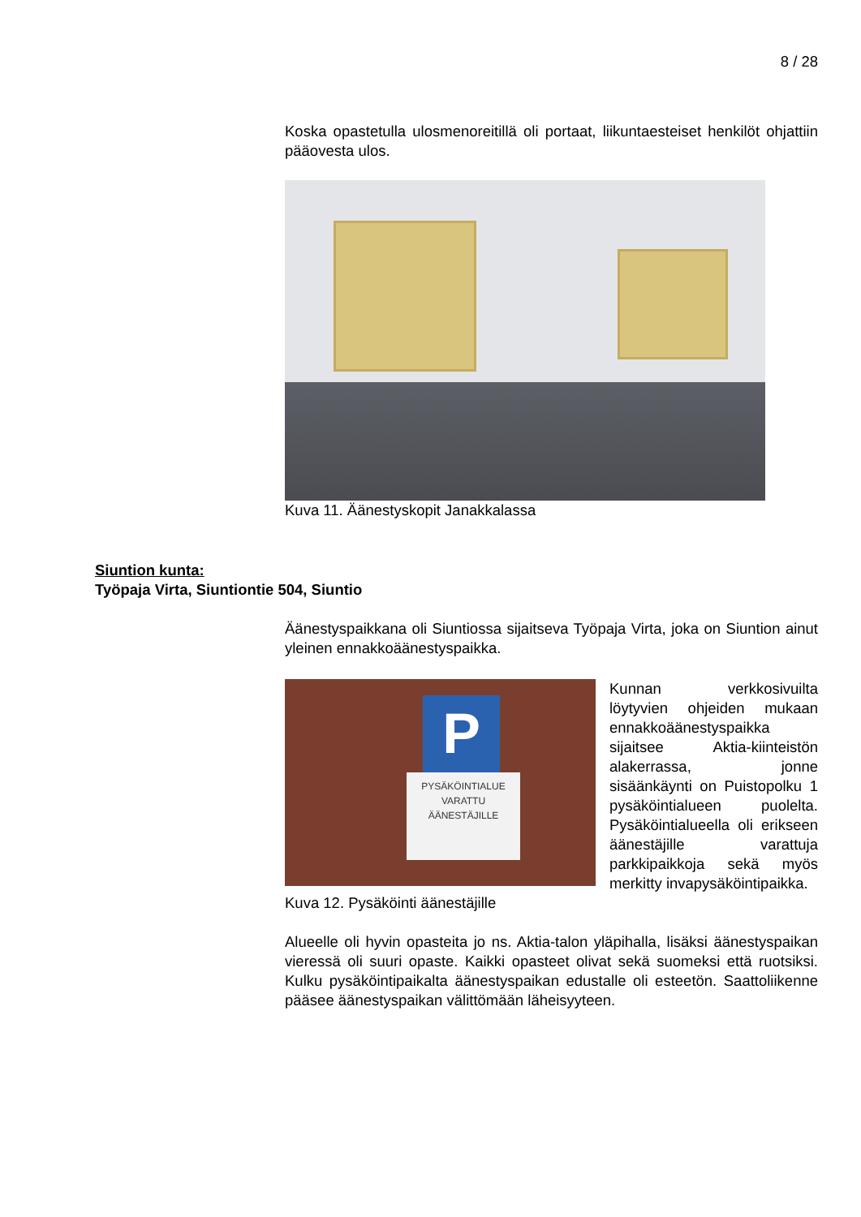8 / 28
Koska opastetulla ulosmenoreitillä oli portaat, liikuntaesteiset henkilöt ohjattiin pääovesta ulos.
Kuva 11. Äänestyskopit Janakkalassa
Siuntion kunta:
Työpaja Virta, Siuntiontie 504, Siuntio
Äänestyspaikkana oli Siuntiossa sijaitseva Työpaja Virta, joka on Siuntion ainut yleinen ennakkoäänestyspaikka.
P
PYSÄKÖINTIALUE VARATTU ÄÄNESTÄJILLE
Kunnan verkkosivuilta löytyvien ohjeiden mukaan ennakkoäänestyspaikka sijaitsee Aktia-kiinteistön alakerrassa, jonne sisäänkäynti on Puistopolku 1 pysäköintialueen puolelta. Pysäköintialueella oli erikseen äänestäjille varattuja parkkipaikkoja sekä myös merkitty invapysäköintipaikka.
Kuva 12. Pysäköinti äänestäjille
Alueelle oli hyvin opasteita jo ns. Aktia-talon yläpihalla, lisäksi äänestyspaikan vieressä oli suuri opaste. Kaikki opasteet olivat sekä suomeksi että ruotsiksi. Kulku pysäköintipaikalta äänestyspaikan edustalle oli esteetön. Saattoliikenne pääsee äänestyspaikan välittömään läheisyyteen.